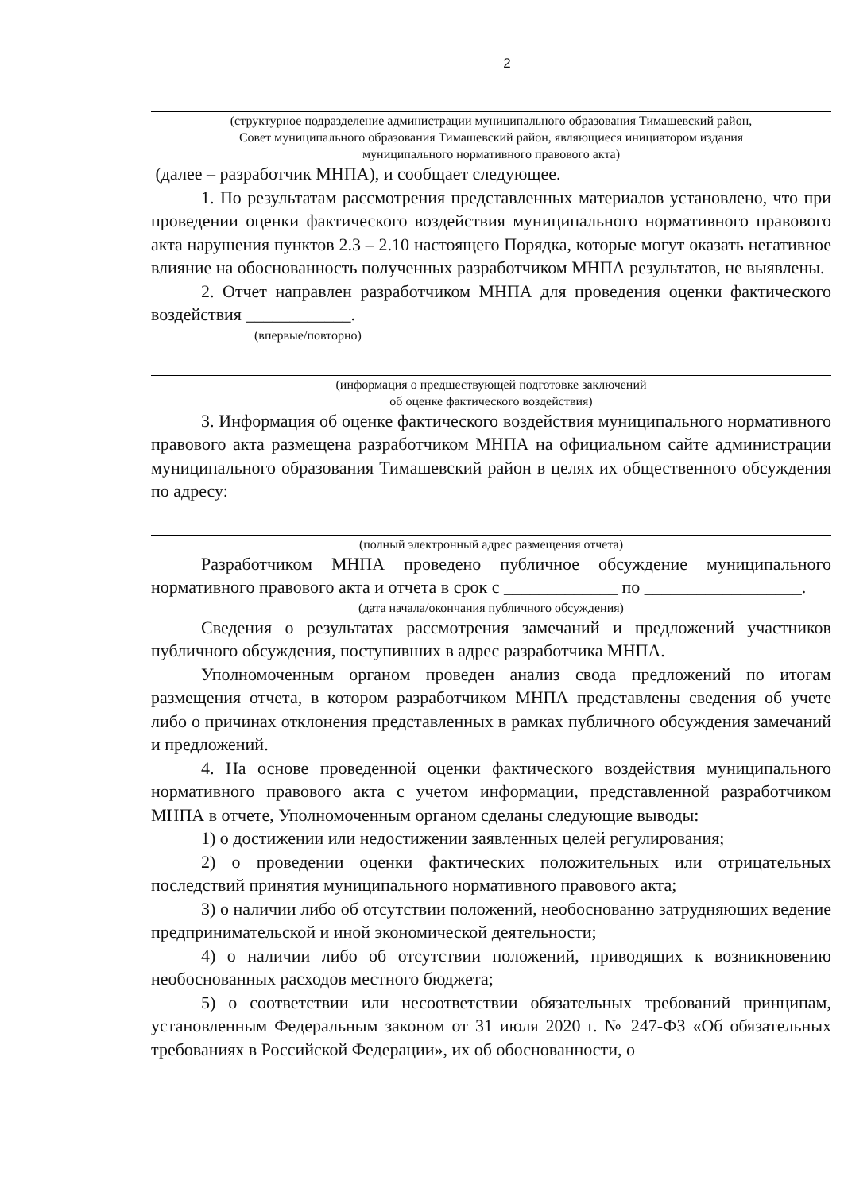2
(структурное подразделение администрации муниципального образования Тимашевский район,
Совет муниципального образования Тимашевский район, являющиеся инициатором издания
муниципального нормативного правового акта)
(далее – разработчик МНПА), и сообщает следующее.
1. По результатам рассмотрения представленных материалов установлено, что при проведении оценки фактического воздействия муниципального нормативного правового акта нарушения пунктов 2.3 – 2.10 настоящего Порядка, которые могут оказать негативное влияние на обоснованность полученных разработчиком МНПА результатов, не выявлены.
2. Отчет направлен разработчиком МНПА для проведения оценки фактического воздействия ____________.
(впервые/повторно)
(информация о предшествующей подготовке заключений
об оценке фактического воздействия)
3. Информация об оценке фактического воздействия муниципального нормативного правового акта размещена разработчиком МНПА на официальном сайте администрации муниципального образования Тимашевский район в целях их общественного обсуждения по адресу:
(полный электронный адрес размещения отчета)
Разработчиком МНПА проведено публичное обсуждение муниципального нормативного правового акта и отчета в срок с _____________ по __________________.
(дата начала/окончания публичного обсуждения)
Сведения о результатах рассмотрения замечаний и предложений участников публичного обсуждения, поступивших в адрес разработчика МНПА.
Уполномоченным органом проведен анализ свода предложений по итогам размещения отчета, в котором разработчиком МНПА представлены сведения об учете либо о причинах отклонения представленных в рамках публичного обсуждения замечаний и предложений.
4. На основе проведенной оценки фактического воздействия муниципального нормативного правового акта с учетом информации, представленной разработчиком МНПА в отчете, Уполномоченным органом сделаны следующие выводы:
1) о достижении или недостижении заявленных целей регулирования;
2) о проведении оценки фактических положительных или отрицательных последствий принятия муниципального нормативного правового акта;
3) о наличии либо об отсутствии положений, необоснованно затрудняющих ведение предпринимательской и иной экономической деятельности;
4) о наличии либо об отсутствии положений, приводящих к возникновению необоснованных расходов местного бюджета;
5) о соответствии или несоответствии обязательных требований принципам, установленным Федеральным законом от 31 июля 2020 г. № 247-ФЗ «Об обязательных требованиях в Российской Федерации», их об обоснованности, о